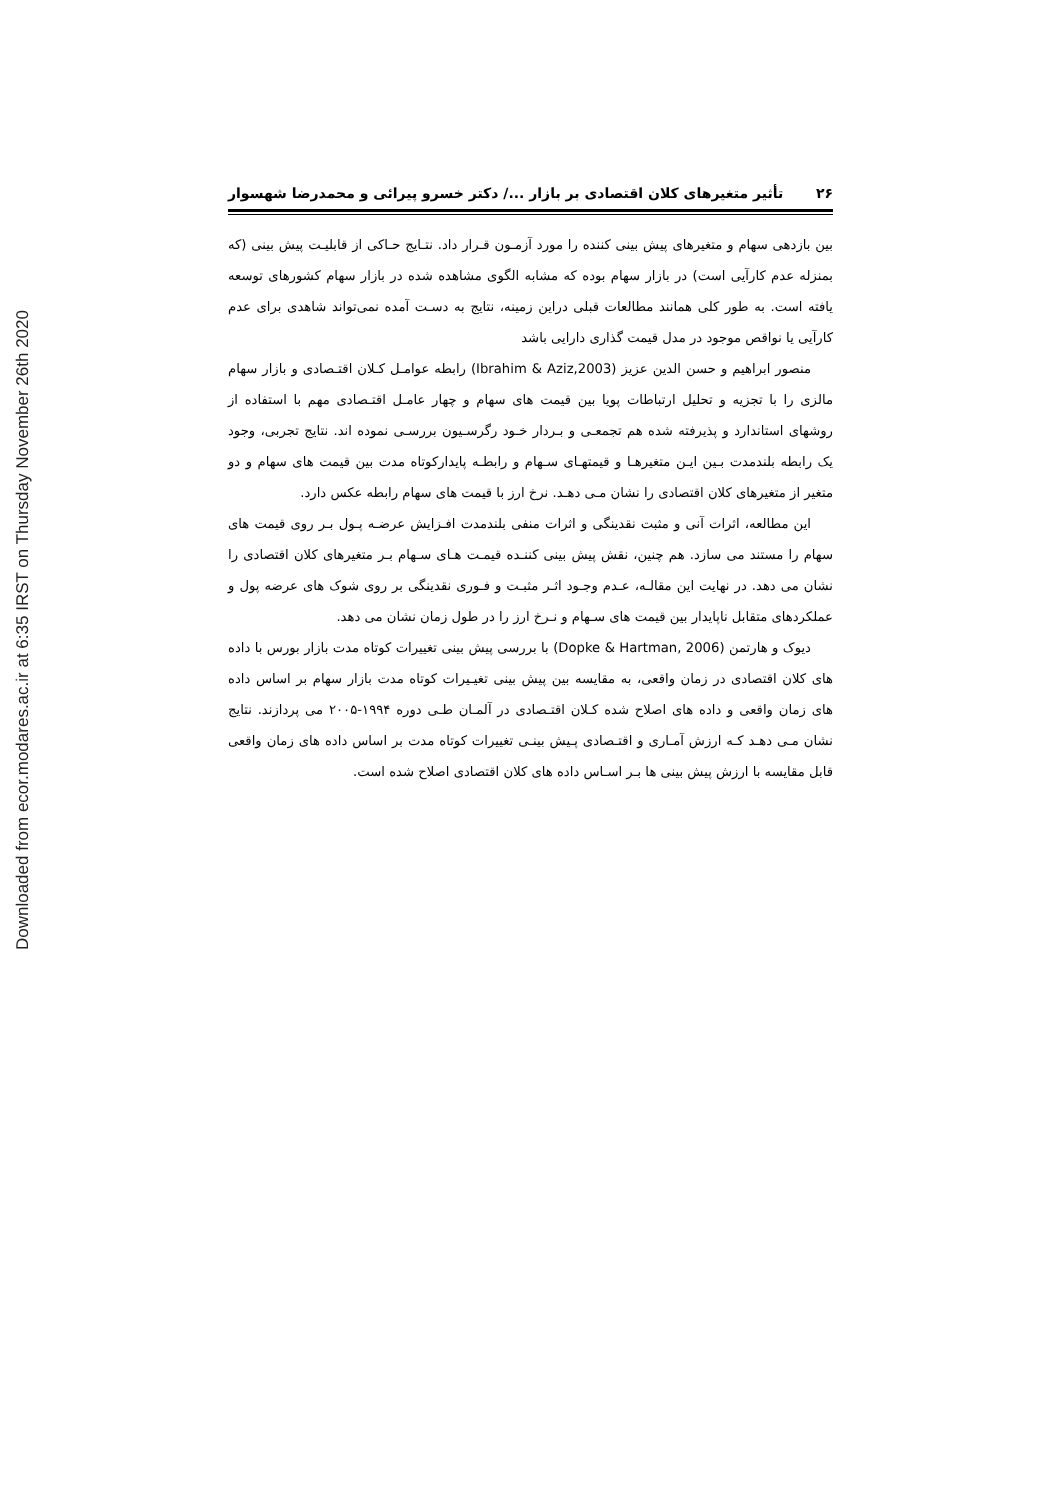Downloaded from ecor.modares.ac.ir at 6:35 IRST on Thursday November 26th 2020
۲۶ تأثیر متغیرهای کلان اقتصادی بر بازار .../ دکتر خسرو پیرائی و محمدرضا شهسوار
بین بازدهی سهام و متغیرهای پیش بینی کننده را مورد آزمـون قـرار داد. نتـایج حـاکی از قابلیـت پیش بینی (که بمنزله عدم کارآیی است) در بازار سهام بوده که مشابه الگوی مشاهده شده در بازار سهام کشورهای توسعه یافته است. به طور کلی همانند مطالعات قبلی دراین زمینه، نتایج به دسـت آمده نمی‌تواند شاهدی برای عدم کارآیی یا نواقص موجود در مدل قیمت گذاری دارایی باشد
منصور ابراهیم و حسن الدین عزیز (Ibrahim & Aziz,2003) رابطه عوامـل کـلان اقتـصادی و بازار سهام مالزی را با تجزیه و تحلیل ارتباطات پویا بین قیمت های سهام و چهار عامـل اقتـصادی مهم با استفاده از روشهای استاندارد و پذیرفته شده هم تجمعـی و بـردار خـود رگرسـیون بررسـی نموده اند. نتایج تجربی، وجود یک رابطه بلندمدت بـین ایـن متغیرهـا و قیمتهـای سـهام و رابطـه پایدارکوتاه مدت بین قیمت های سهام و دو متغیر از متغیرهای کلان اقتصادی را نشان مـی دهـد. نرخ ارز با قیمت های سهام رابطه عکس دارد.
این مطالعه، اثرات آنی و مثبت نقدینگی و اثرات منفی بلندمدت افـزایش عرضـه پـول بـر روی قیمت های سهام را مستند می سازد. هم چنین، نقش پیش بینی کننـده قیمـت هـای سـهام بـر متغیرهای کلان اقتصادی را نشان می دهد. در نهایت این مقالـه، عـدم وجـود اثـر مثبـت و فـوری نقدینگی بر روی شوک های عرضه پول و عملکردهای متقابل ناپایدار بین قیمت های سـهام و نـرخ ارز را در طول زمان نشان می دهد.
دیوک و هارتمن (Dopke & Hartman, 2006) با بررسی پیش بینی تغییرات کوتاه مدت بازار بورس با داده های کلان اقتصادی در زمان واقعی، به مقایسه بین پیش بینی تغیـیرات کوتاه مدت بازار سهام بر اساس داده های زمان واقعی و داده های اصلاح شده کـلان اقتـصادی در آلمـان طـی دوره ۱۹۹۴-۲۰۰۵ می پردازند. نتایج نشان مـی دهـد کـه ارزش آمـاری و اقتـصادی پـیش بینـی تغییرات کوتاه مدت بر اساس داده های زمان واقعی قابل مقایسه با ارزش پیش بینی ها بـر اسـاس داده های کلان اقتصادی اصلاح شده است.